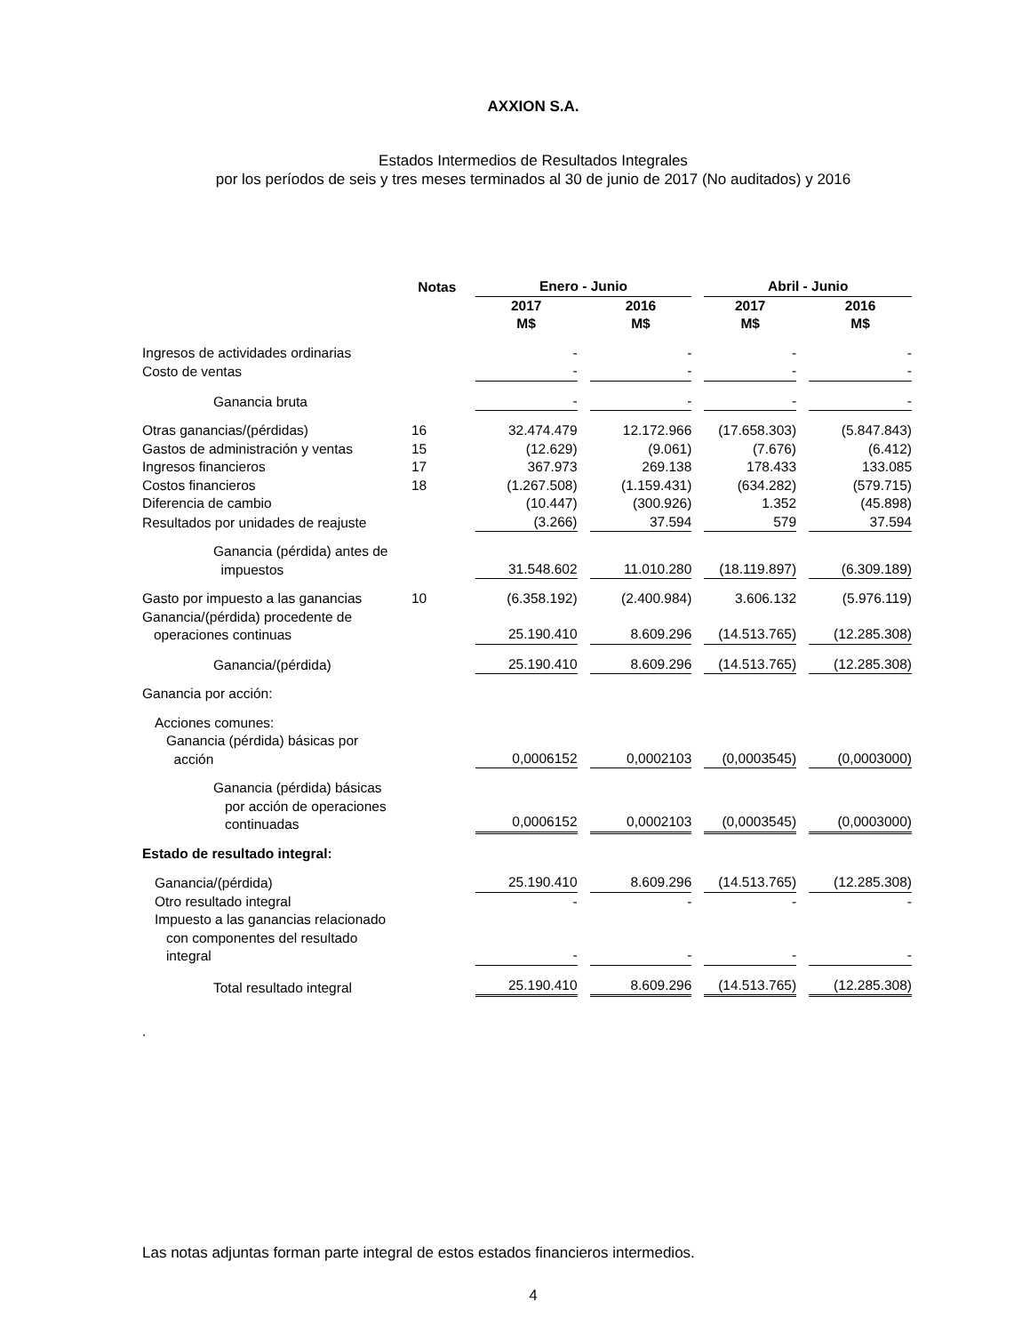AXXION S.A.
Estados Intermedios de Resultados Integrales
por los períodos de seis y tres meses terminados al 30 de junio de 2017 (No auditados) y 2016
| | Notas | Enero - Junio | | Abril - Junio | |
| | | 2017 M$ | 2016 M$ | 2017 M$ | 2016 M$ |
| Ingresos de actividades ordinarias | | - | - | - | - |
| Costo de ventas | | - | - | - | - |
| Ganancia bruta | | - | - | - | - |
| Otras ganancias/(pérdidas) | 16 | 32.474.479 | 12.172.966 | (17.658.303) | (5.847.843) |
| Gastos de administración y ventas | 15 | (12.629) | (9.061) | (7.676) | (6.412) |
| Ingresos financieros | 17 | 367.973 | 269.138 | 178.433 | 133.085 |
| Costos financieros | 18 | (1.267.508) | (1.159.431) | (634.282) | (579.715) |
| Diferencia de cambio | | (10.447) | (300.926) | 1.352 | (45.898) |
| Resultados por unidades de reajuste | | (3.266) | 37.594 | 579 | 37.594 |
| Ganancia (pérdida) antes de impuestos | | 31.548.602 | 11.010.280 | (18.119.897) | (6.309.189) |
| Gasto por impuesto a las ganancias | 10 | (6.358.192) | (2.400.984) | 3.606.132 | (5.976.119) |
| Ganancia/(pérdida) procedente de operaciones continuas | | 25.190.410 | 8.609.296 | (14.513.765) | (12.285.308) |
| Ganancia/(pérdida) | | 25.190.410 | 8.609.296 | (14.513.765) | (12.285.308) |
| Ganancia por acción: | | | | | |
| Acciones comunes: Ganancia (pérdida) básicas por acción | | 0,0006152 | 0,0002103 | (0,0003545) | (0,0003000) |
| Ganancia (pérdida) básicas por acción de operaciones continuadas | | 0,0006152 | 0,0002103 | (0,0003545) | (0,0003000) |
| Estado de resultado integral: | | | | | |
| Ganancia/(pérdida) | | 25.190.410 | 8.609.296 | (14.513.765) | (12.285.308) |
| Otro resultado integral | | - | - | - | - |
| Impuesto a las ganancias relacionado con componentes del resultado integral | | - | - | - | - |
| Total resultado integral | | 25.190.410 | 8.609.296 | (14.513.765) | (12.285.308) |
.
Las notas adjuntas forman parte integral de estos estados financieros intermedios.
4